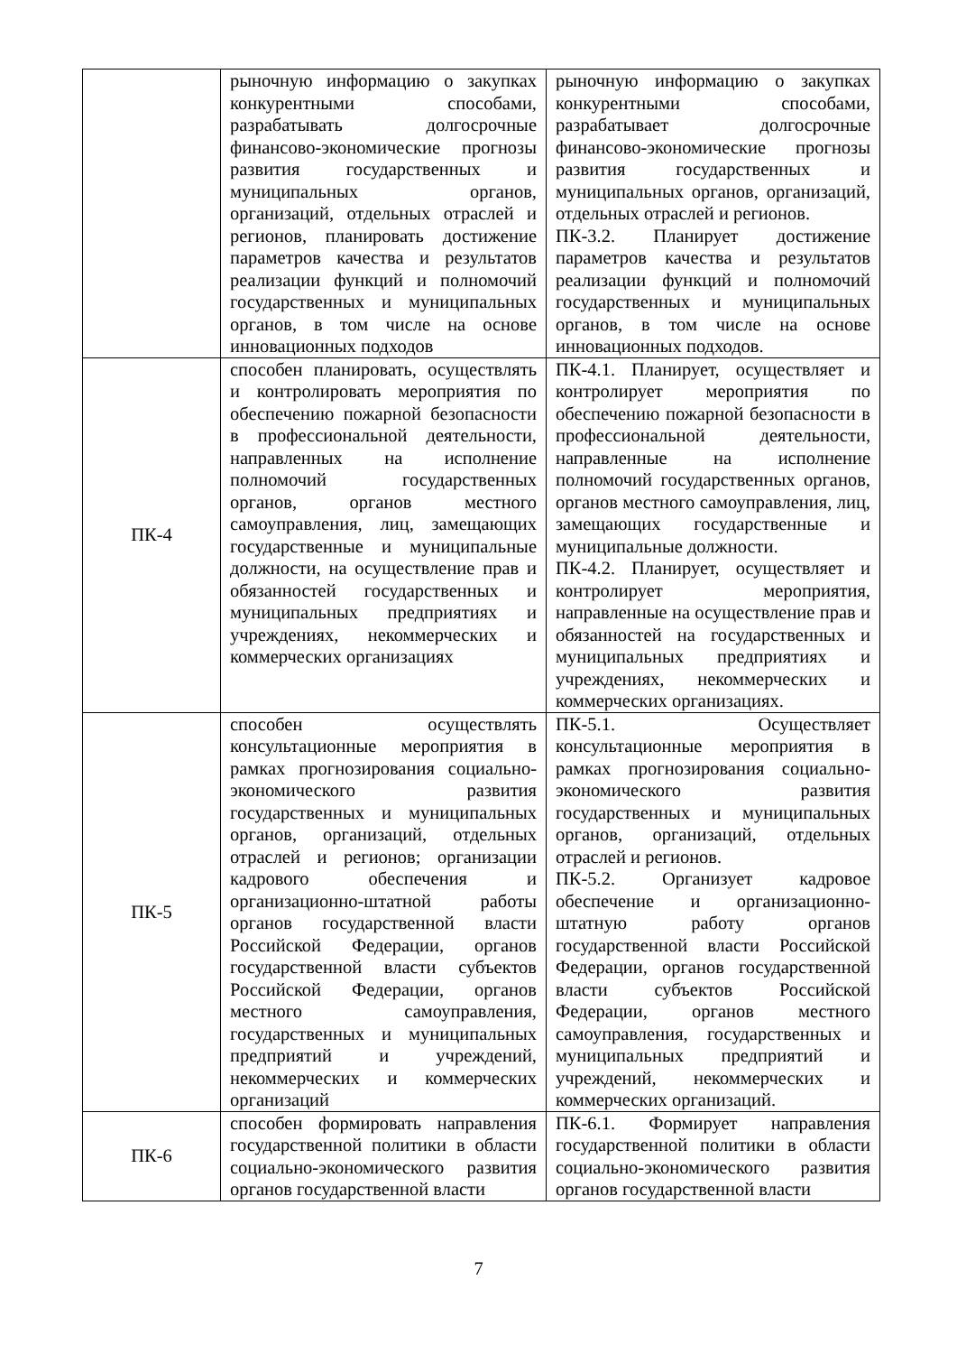| | рыночную информацию о закупках конкурентными способами, разрабатывать долгосрочные финансово-экономические прогнозы развития государственных и муниципальных органов, организаций, отдельных отраслей и регионов, планировать достижение параметров качества и результатов реализации функций и полномочий государственных и муниципальных органов, в том числе на основе инновационных подходов | рыночную информацию о закупках конкурентными способами, разрабатывает долгосрочные финансово-экономические прогнозы развития государственных и муниципальных органов, организаций, отдельных отраслей и регионов. ПК-3.2. Планирует достижение параметров качества и результатов реализации функций и полномочий государственных и муниципальных органов, в том числе на основе инновационных подходов. |
| ПК-4 | способен планировать, осуществлять и контролировать мероприятия по обеспечению пожарной безопасности в профессиональной деятельности, направленных на исполнение полномочий государственных органов, органов местного самоуправления, лиц, замещающих государственные и муниципальные должности, на осуществление прав и обязанностей государственных и муниципальных предприятиях и учреждениях, некоммерческих и коммерческих организациях | ПК-4.1. Планирует, осуществляет и контролирует мероприятия по обеспечению пожарной безопасности в профессиональной деятельности, направленные на исполнение полномочий государственных органов, органов местного самоуправления, лиц, замещающих государственные и муниципальные должности. ПК-4.2. Планирует, осуществляет и контролирует мероприятия, направленные на осуществление прав и обязанностей на государственных и муниципальных предприятиях и учреждениях, некоммерческих и коммерческих организациях. |
| ПК-5 | способен осуществлять консультационные мероприятия в рамках прогнозирования социально-экономического развития государственных и муниципальных органов, организаций, отдельных отраслей и регионов; организации кадрового обеспечения и организационно-штатной работы органов государственной власти Российской Федерации, органов государственной власти субъектов Российской Федерации, органов местного самоуправления, государственных и муниципальных предприятий и учреждений, некоммерческих и коммерческих организаций | ПК-5.1. Осуществляет консультационные мероприятия в рамках прогнозирования социально-экономического развития государственных и муниципальных органов, организаций, отдельных отраслей и регионов. ПК-5.2. Организует кадровое обеспечение и организационно-штатную работу органов государственной власти Российской Федерации, органов государственной власти субъектов Российской Федерации, органов местного самоуправления, государственных и муниципальных предприятий и учреждений, некоммерческих и коммерческих организаций. |
| ПК-6 | способен формировать направления государственной политики в области социально-экономического развития органов государственной власти | ПК-6.1. Формирует направления государственной политики в области социально-экономического развития органов государственной власти |
7